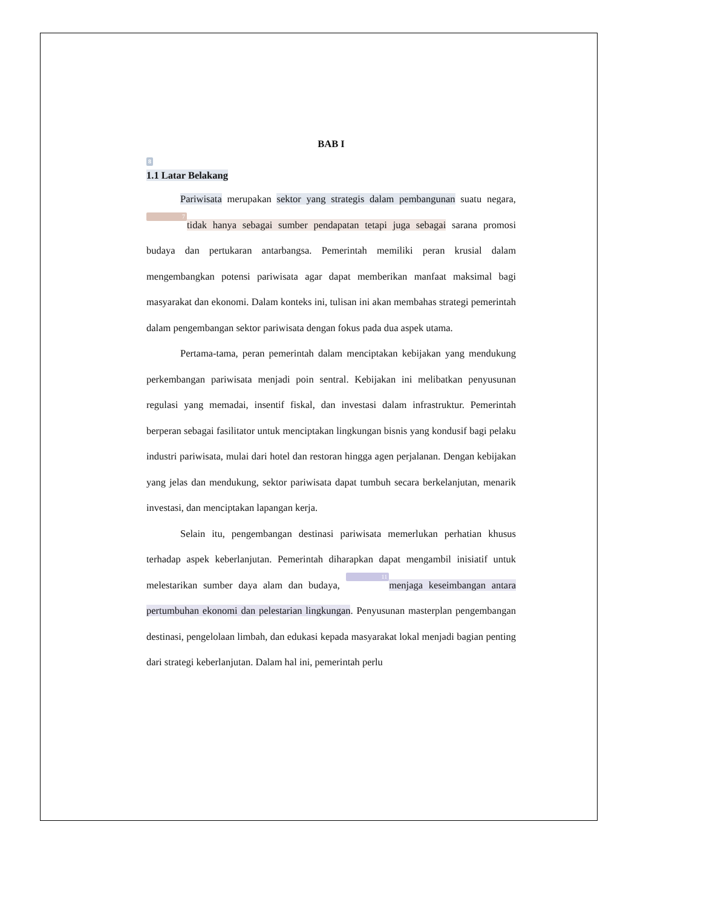BAB I
8
1.1 Latar Belakang
Pariwisata merupakan sektor yang strategis dalam pembangunan suatu negara, 7 tidak hanya sebagai sumber pendapatan tetapi juga sebagai sarana promosi budaya dan pertukaran antarbangsa. Pemerintah memiliki peran krusial dalam mengembangkan potensi pariwisata agar dapat memberikan manfaat maksimal bagi masyarakat dan ekonomi. Dalam konteks ini, tulisan ini akan membahas strategi pemerintah dalam pengembangan sektor pariwisata dengan fokus pada dua aspek utama.
Pertama-tama, peran pemerintah dalam menciptakan kebijakan yang mendukung perkembangan pariwisata menjadi poin sentral. Kebijakan ini melibatkan penyusunan regulasi yang memadai, insentif fiskal, dan investasi dalam infrastruktur. Pemerintah berperan sebagai fasilitator untuk menciptakan lingkungan bisnis yang kondusif bagi pelaku industri pariwisata, mulai dari hotel dan restoran hingga agen perjalanan. Dengan kebijakan yang jelas dan mendukung, sektor pariwisata dapat tumbuh secara berkelanjutan, menarik investasi, dan menciptakan lapangan kerja.
Selain itu, pengembangan destinasi pariwisata memerlukan perhatian khusus terhadap aspek keberlanjutan. Pemerintah diharapkan dapat mengambil inisiatif untuk melestarikan sumber daya alam dan budaya, 11 menjaga keseimbangan antara pertumbuhan ekonomi dan pelestarian lingkungan. Penyusunan masterplan pengembangan destinasi, pengelolaan limbah, dan edukasi kepada masyarakat lokal menjadi bagian penting dari strategi keberlanjutan. Dalam hal ini, pemerintah perlu